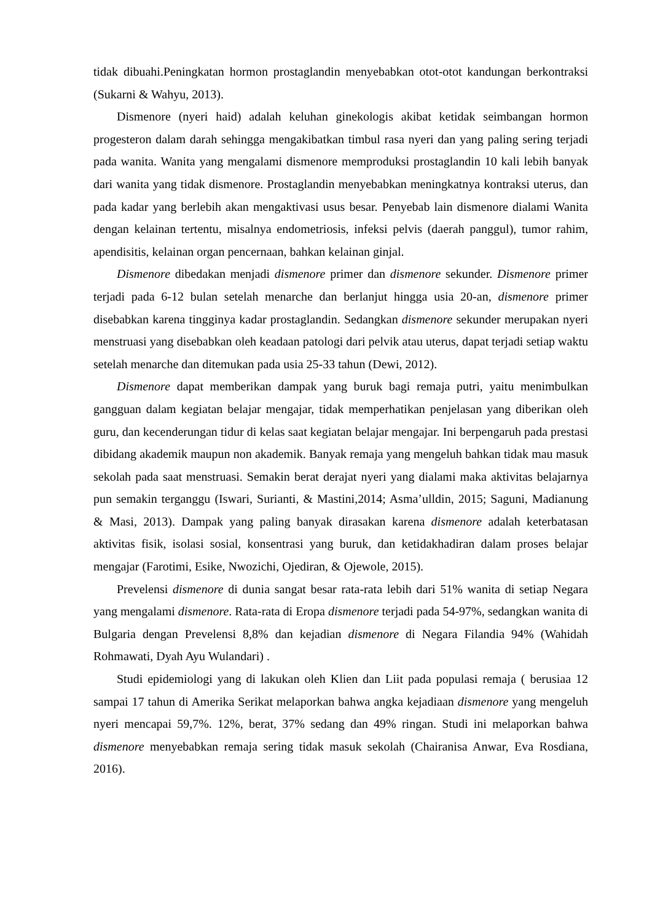tidak dibuahi.Peningkatan hormon prostaglandin menyebabkan otot-otot kandungan berkontraksi (Sukarni & Wahyu, 2013).
Dismenore (nyeri haid) adalah keluhan ginekologis akibat ketidak seimbangan hormon progesteron dalam darah sehingga mengakibatkan timbul rasa nyeri dan yang paling sering terjadi pada wanita. Wanita yang mengalami dismenore memproduksi prostaglandin 10 kali lebih banyak dari wanita yang tidak dismenore. Prostaglandin menyebabkan meningkatnya kontraksi uterus, dan pada kadar yang berlebih akan mengaktivasi usus besar. Penyebab lain dismenore dialami Wanita dengan kelainan tertentu, misalnya endometriosis, infeksi pelvis (daerah panggul), tumor rahim, apendisitis, kelainan organ pencernaan, bahkan kelainan ginjal.
Dismenore dibedakan menjadi dismenore primer dan dismenore sekunder. Dismenore primer terjadi pada 6-12 bulan setelah menarche dan berlanjut hingga usia 20-an, dismenore primer disebabkan karena tingginya kadar prostaglandin. Sedangkan dismenore sekunder merupakan nyeri menstruasi yang disebabkan oleh keadaan patologi dari pelvik atau uterus, dapat terjadi setiap waktu setelah menarche dan ditemukan pada usia 25-33 tahun (Dewi, 2012).
Dismenore dapat memberikan dampak yang buruk bagi remaja putri, yaitu menimbulkan gangguan dalam kegiatan belajar mengajar, tidak memperhatikan penjelasan yang diberikan oleh guru, dan kecenderungan tidur di kelas saat kegiatan belajar mengajar. Ini berpengaruh pada prestasi dibidang akademik maupun non akademik. Banyak remaja yang mengeluh bahkan tidak mau masuk sekolah pada saat menstruasi. Semakin berat derajat nyeri yang dialami maka aktivitas belajarnya pun semakin terganggu (Iswari, Surianti, & Mastini,2014; Asma’ulldin, 2015; Saguni, Madianung & Masi, 2013). Dampak yang paling banyak dirasakan karena dismenore adalah keterbatasan aktivitas fisik, isolasi sosial, konsentrasi yang buruk, dan ketidakhadiran dalam proses belajar mengajar (Farotimi, Esike, Nwozichi, Ojediran, & Ojewole, 2015).
Prevelensi dismenore di dunia sangat besar rata-rata lebih dari 51% wanita di setiap Negara yang mengalami dismenore. Rata-rata di Eropa dismenore terjadi pada 54-97%, sedangkan wanita di Bulgaria dengan Prevelensi 8,8% dan kejadian dismenore di Negara Filandia 94% (Wahidah Rohmawati, Dyah Ayu Wulandari) .
Studi epidemiologi yang di lakukan oleh Klien dan Liit pada populasi remaja ( berusiaa 12 sampai 17 tahun di Amerika Serikat melaporkan bahwa angka kejadiaan dismenore yang mengeluh nyeri mencapai 59,7%. 12%, berat, 37% sedang dan 49% ringan. Studi ini melaporkan bahwa dismenore menyebabkan remaja sering tidak masuk sekolah (Chairanisa Anwar, Eva Rosdiana, 2016).